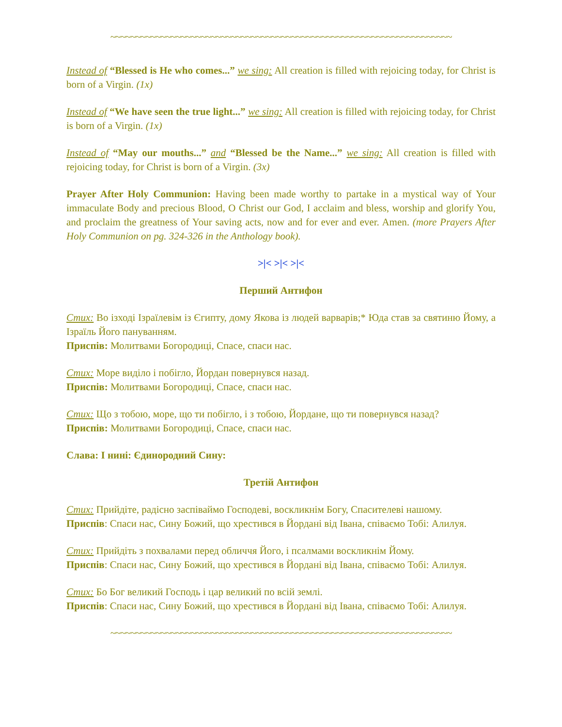~~~~~~~~~~~~~~~~~~~~~~~~~~~~~~~~~~~~~~~~~~~~~~~~~~~~~~~~~~~~~~~~~~~~
Instead of “Blessed is He who comes...” we sing: All creation is filled with rejoicing today, for Christ is born of a Virgin. (1x)
Instead of “We have seen the true light...” we sing: All creation is filled with rejoicing today, for Christ is born of a Virgin. (1x)
Instead of “May our mouths...” and “Blessed be the Name...” we sing: All creation is filled with rejoicing today, for Christ is born of a Virgin. (3x)
Prayer After Holy Communion: Having been made worthy to partake in a mystical way of Your immaculate Body and precious Blood, O Christ our God, I acclaim and bless, worship and glorify You, and proclaim the greatness of Your saving acts, now and for ever and ever. Amen. (more Prayers After Holy Communion on pg. 324-326 in the Anthology book).
>|< >|< >|<
Перший Антифон
Стих: Во ізході Ізраїлевім із Єгипту, дому Якова із людей варварів;* Юда став за святиню Йому, а Ізраїль Його пануванням.
Приспів: Молитвами Богородиці, Спасе, спаси нас.
Стих: Море виділо і побігло, Йордан повернувся назад.
Приспів: Молитвами Богородиці, Спасе, спаси нас.
Стих: Що з тобою, море, що ти побігло, і з тобою, Йордане, що ти повернувся назад?
Приспів: Молитвами Богородиці, Спасе, спаси нас.
Слава: І нині: Єдинородний Сину:
Третій Антифон
Стих: Прийдіте, радісно заспіваймо Господеві, воскликнім Богу, Спасителеві нашому.
Приспів: Спаси нас, Сину Божий, що хрестився в Йордані від Івана, співаємо Тобі: Алилуя.
Стих: Прийдіть з похвалами перед обличчя Його, і псалмами воскликнім Йому.
Приспів: Спаси нас, Сину Божий, що хрестився в Йордані від Івана, співаємо Тобі: Алилуя.
Стих: Бо Бог великий Господь і цар великий по всій землі.
Приспів: Спаси нас, Сину Божий, що хрестився в Йордані від Івана, співаємо Тобі: Алилуя.
~~~~~~~~~~~~~~~~~~~~~~~~~~~~~~~~~~~~~~~~~~~~~~~~~~~~~~~~~~~~~~~~~~~~